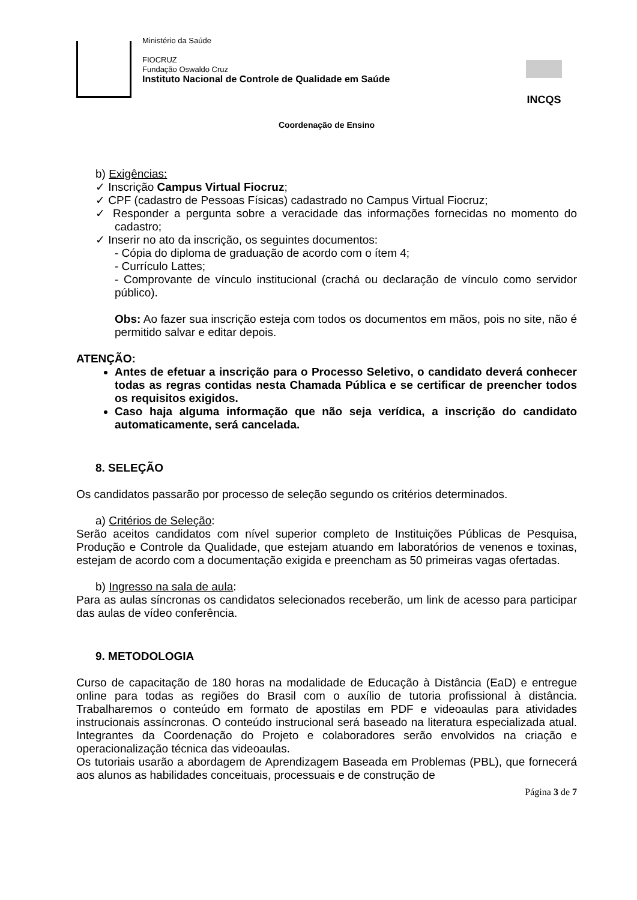Ministério da Saúde
FIOCRUZ
Fundação Oswaldo Cruz
Instituto Nacional de Controle de Qualidade em Saúde
INCQS
Coordenação de Ensino
b) Exigências:
✓ Inscrição Campus Virtual Fiocruz;
✓ CPF (cadastro de Pessoas Físicas) cadastrado no Campus Virtual Fiocruz;
✓ Responder a pergunta sobre a veracidade das informações fornecidas no momento do cadastro;
✓ Inserir no ato da inscrição, os seguintes documentos:
- Cópia do diploma de graduação de acordo com o ítem 4;
- Currículo Lattes;
- Comprovante de vínculo institucional (crachá ou declaração de vínculo como servidor público).
Obs: Ao fazer sua inscrição esteja com todos os documentos em mãos, pois no site, não é permitido salvar e editar depois.
ATENÇÃO:
Antes de efetuar a inscrição para o Processo Seletivo, o candidato deverá conhecer todas as regras contidas nesta Chamada Pública e se certificar de preencher todos os requisitos exigidos.
Caso haja alguma informação que não seja verídica, a inscrição do candidato automaticamente, será cancelada.
8. SELEÇÃO
Os candidatos passarão por processo de seleção segundo os critérios determinados.
a) Critérios de Seleção:
Serão aceitos candidatos com nível superior completo de Instituições Públicas de Pesquisa, Produção e Controle da Qualidade, que estejam atuando em laboratórios de venenos e toxinas, estejam de acordo com a documentação exigida e preencham as 50 primeiras vagas ofertadas.
b) Ingresso na sala de aula:
Para as aulas síncronas os candidatos selecionados receberão, um link de acesso para participar das aulas de vídeo conferência.
9. METODOLOGIA
Curso de capacitação de 180 horas na modalidade de Educação à Distância (EaD) e entregue online para todas as regiões do Brasil com o auxílio de tutoria profissional à distância. Trabalharemos o conteúdo em formato de apostilas em PDF e videoaulas para atividades instrucionais assíncronas. O conteúdo instrucional será baseado na literatura especializada atual. Integrantes da Coordenação do Projeto e colaboradores serão envolvidos na criação e operacionalização técnica das videoaulas.
Os tutoriais usarão a abordagem de Aprendizagem Baseada em Problemas (PBL), que fornecerá aos alunos as habilidades conceituais, processuais e de construção de
Página 3 de 7